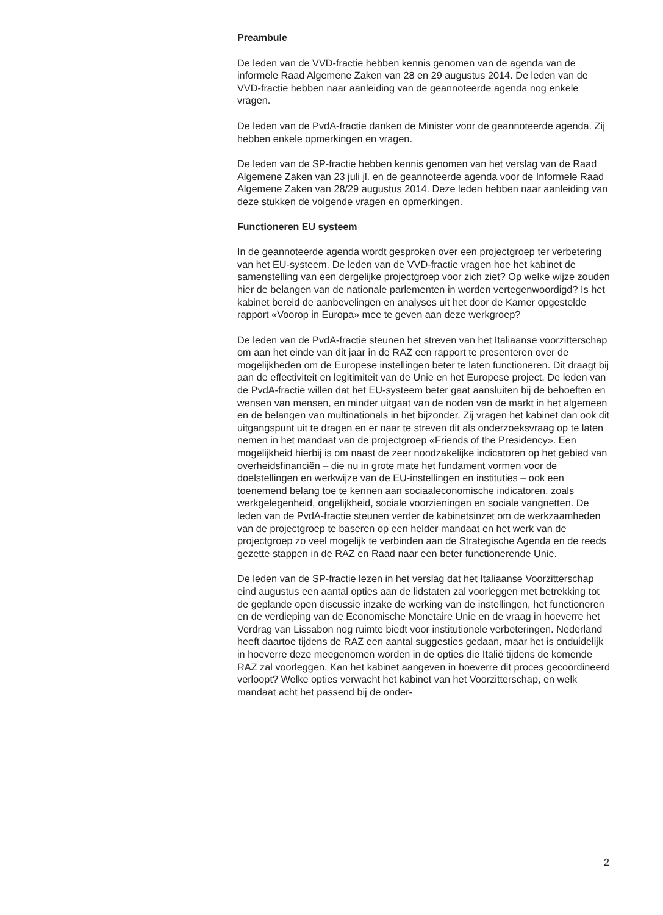Preambule
De leden van de VVD-fractie hebben kennis genomen van de agenda van de informele Raad Algemene Zaken van 28 en 29 augustus 2014. De leden van de VVD-fractie hebben naar aanleiding van de geannoteerde agenda nog enkele vragen.
De leden van de PvdA-fractie danken de Minister voor de geannoteerde agenda. Zij hebben enkele opmerkingen en vragen.
De leden van de SP-fractie hebben kennis genomen van het verslag van de Raad Algemene Zaken van 23 juli jl. en de geannoteerde agenda voor de Informele Raad Algemene Zaken van 28/29 augustus 2014. Deze leden hebben naar aanleiding van deze stukken de volgende vragen en opmerkingen.
Functioneren EU systeem
In de geannoteerde agenda wordt gesproken over een projectgroep ter verbetering van het EU-systeem. De leden van de VVD-fractie vragen hoe het kabinet de samenstelling van een dergelijke projectgroep voor zich ziet? Op welke wijze zouden hier de belangen van de nationale parlementen in worden vertegenwoordigd? Is het kabinet bereid de aanbevelingen en analyses uit het door de Kamer opgestelde rapport «Voorop in Europa» mee te geven aan deze werkgroep?
De leden van de PvdA-fractie steunen het streven van het Italiaanse voorzitterschap om aan het einde van dit jaar in de RAZ een rapport te presenteren over de mogelijkheden om de Europese instellingen beter te laten functioneren. Dit draagt bij aan de effectiviteit en legitimiteit van de Unie en het Europese project. De leden van de PvdA-fractie willen dat het EU-systeem beter gaat aansluiten bij de behoeften en wensen van mensen, en minder uitgaat van de noden van de markt in het algemeen en de belangen van multinationals in het bijzonder. Zij vragen het kabinet dan ook dit uitgangspunt uit te dragen en er naar te streven dit als onderzoeksvraag op te laten nemen in het mandaat van de projectgroep «Friends of the Presidency». Een mogelijkheid hierbij is om naast de zeer noodzakelijke indicatoren op het gebied van overheidsfinanciën – die nu in grote mate het fundament vormen voor de doelstellingen en werkwijze van de EU-instellingen en instituties – ook een toenemend belang toe te kennen aan sociaaleconomische indicatoren, zoals werkgelegenheid, ongelijkheid, sociale voorzieningen en sociale vangnetten. De leden van de PvdA-fractie steunen verder de kabinetsinzet om de werkzaamheden van de projectgroep te baseren op een helder mandaat en het werk van de projectgroep zo veel mogelijk te verbinden aan de Strategische Agenda en de reeds gezette stappen in de RAZ en Raad naar een beter functionerende Unie.
De leden van de SP-fractie lezen in het verslag dat het Italiaanse Voorzitterschap eind augustus een aantal opties aan de lidstaten zal voorleggen met betrekking tot de geplande open discussie inzake de werking van de instellingen, het functioneren en de verdieping van de Economische Monetaire Unie en de vraag in hoeverre het Verdrag van Lissabon nog ruimte biedt voor institutionele verbeteringen. Nederland heeft daartoe tijdens de RAZ een aantal suggesties gedaan, maar het is onduidelijk in hoeverre deze meegenomen worden in de opties die Italië tijdens de komende RAZ zal voorleggen. Kan het kabinet aangeven in hoeverre dit proces gecoördineerd verloopt? Welke opties verwacht het kabinet van het Voorzitterschap, en welk mandaat acht het passend bij de onder-
2